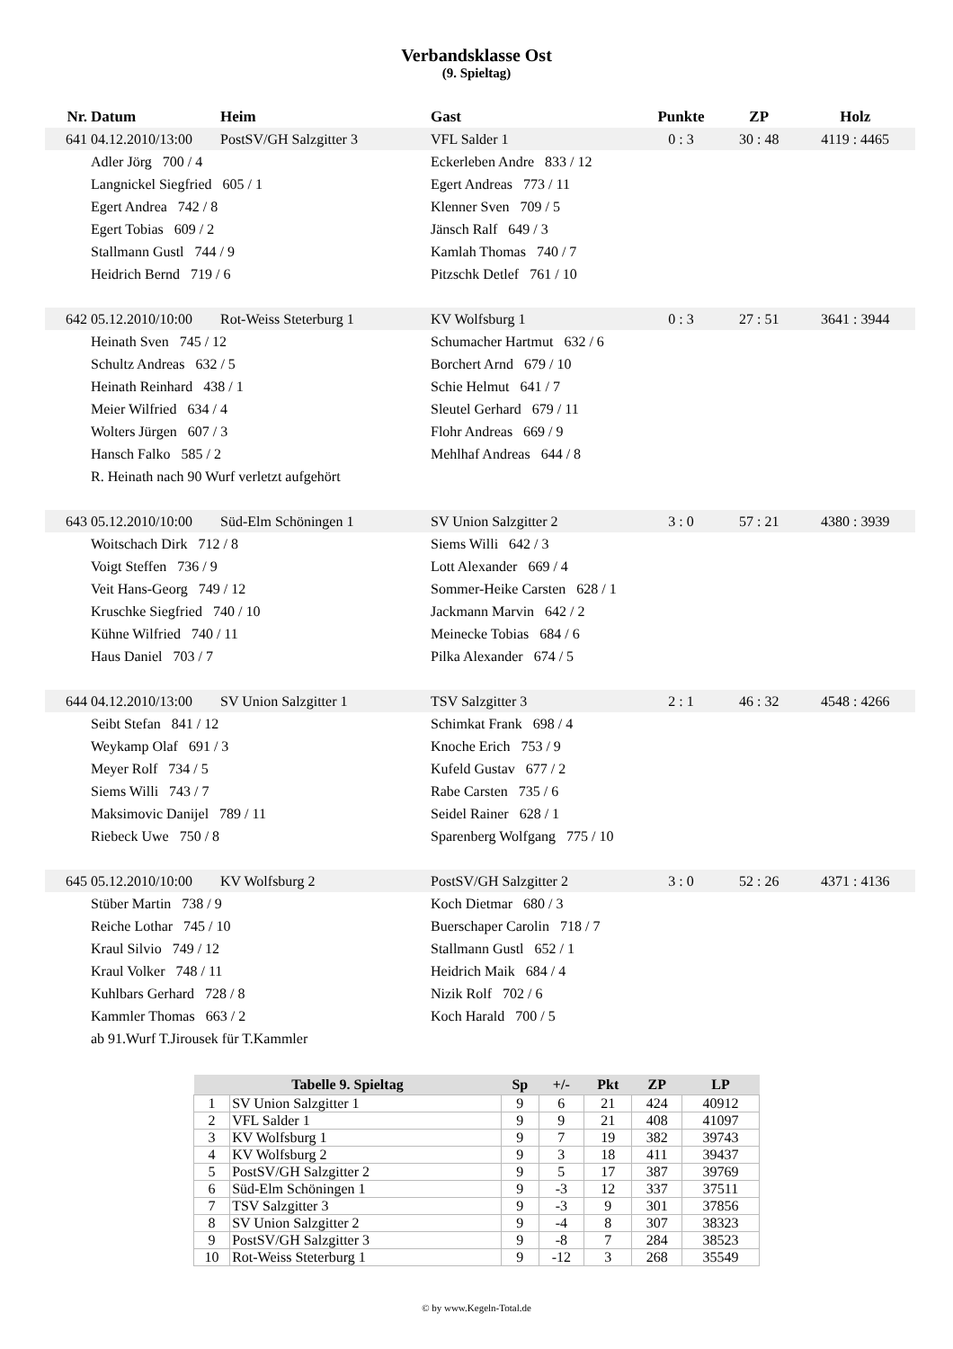Verbandsklasse Ost
(9. Spieltag)
| Nr. | Datum | Heim | Gast | Punkte | ZP | Holz |
| --- | --- | --- | --- | --- | --- | --- |
| 641 | 04.12.2010/13:00 | PostSV/GH Salzgitter 3 | VFL Salder 1 | 0 : 3 | 30 : 48 | 4119 : 4465 |
| | Adler Jörg 700 / 4 | | Eckerleben Andre 833 / 12 | | | |
| | Langnickel Siegfried 605 / 1 | | Egert Andreas 773 / 11 | | | |
| | Egert Andrea 742 / 8 | | Klenner Sven 709 / 5 | | | |
| | Egert Tobias 609 / 2 | | Jänsch Ralf 649 / 3 | | | |
| | Stallmann Gustl 744 / 9 | | Kamlah Thomas 740 / 7 | | | |
| | Heidrich Bernd 719 / 6 | | Pitzschk Detlef 761 / 10 | | | |
| 642 | 05.12.2010/10:00 | Rot-Weiss Steterburg 1 | KV Wolfsburg 1 | 0 : 3 | 27 : 51 | 3641 : 3944 |
| | Heinath Sven 745 / 12 | | Schumacher Hartmut 632 / 6 | | | |
| | Schultz Andreas 632 / 5 | | Borchert Arnd 679 / 10 | | | |
| | Heinath Reinhard 438 / 1 | | Schie Helmut 641 / 7 | | | |
| | Meier Wilfried 634 / 4 | | Sleutel Gerhard 679 / 11 | | | |
| | Wolters Jürgen 607 / 3 | | Flohr Andreas 669 / 9 | | | |
| | Hansch Falko 585 / 2 | | Mehlhaf Andreas 644 / 8 | | | |
| | R. Heinath nach 90 Wurf verletzt aufgehört | | | | | |
| 643 | 05.12.2010/10:00 | Süd-Elm Schöningen 1 | SV Union Salzgitter 2 | 3 : 0 | 57 : 21 | 4380 : 3939 |
| | Woitschach Dirk 712 / 8 | | Siems Willi 642 / 3 | | | |
| | Voigt Steffen 736 / 9 | | Lott Alexander 669 / 4 | | | |
| | Veit Hans-Georg 749 / 12 | | Sommer-Heike Carsten 628 / 1 | | | |
| | Kruschke Siegfried 740 / 10 | | Jackmann Marvin 642 / 2 | | | |
| | Kühne Wilfried 740 / 11 | | Meinecke Tobias 684 / 6 | | | |
| | Haus Daniel 703 / 7 | | Pilka Alexander 674 / 5 | | | |
| 644 | 04.12.2010/13:00 | SV Union Salzgitter 1 | TSV Salzgitter 3 | 2 : 1 | 46 : 32 | 4548 : 4266 |
| | Seibt Stefan 841 / 12 | | Schimkat Frank 698 / 4 | | | |
| | Weykamp Olaf 691 / 3 | | Knoche Erich 753 / 9 | | | |
| | Meyer Rolf 734 / 5 | | Kufeld Gustav 677 / 2 | | | |
| | Siems Willi 743 / 7 | | Rabe Carsten 735 / 6 | | | |
| | Maksimovic Danijel 789 / 11 | | Seidel Rainer 628 / 1 | | | |
| | Riebeck Uwe 750 / 8 | | Sparenberg Wolfgang 775 / 10 | | | |
| 645 | 05.12.2010/10:00 | KV Wolfsburg 2 | PostSV/GH Salzgitter 2 | 3 : 0 | 52 : 26 | 4371 : 4136 |
| | Stüber Martin 738 / 9 | | Koch Dietmar 680 / 3 | | | |
| | Reiche Lothar 745 / 10 | | Buerschaper Carolin 718 / 7 | | | |
| | Kraul Silvio 749 / 12 | | Stallmann Gustl 652 / 1 | | | |
| | Kraul Volker 748 / 11 | | Heidrich Maik 684 / 4 | | | |
| | Kuhlbars Gerhard 728 / 8 | | Nizik Rolf 702 / 6 | | | |
| | Kammler Thomas 663 / 2 | | Koch Harald 700 / 5 | | | |
| | ab 91.Wurf T.Jirousek für T.Kammler | | | | | |
| Tabelle 9. Spieltag | | Sp | +/- | Pkt | ZP | LP |
| --- | --- | --- | --- | --- | --- | --- |
| 1 | SV Union Salzgitter 1 | 9 | 6 | 21 | 424 | 40912 |
| 2 | VFL Salder 1 | 9 | 9 | 21 | 408 | 41097 |
| 3 | KV Wolfsburg 1 | 9 | 7 | 19 | 382 | 39743 |
| 4 | KV Wolfsburg 2 | 9 | 3 | 18 | 411 | 39437 |
| 5 | PostSV/GH Salzgitter 2 | 9 | 5 | 17 | 387 | 39769 |
| 6 | Süd-Elm Schöningen 1 | 9 | -3 | 12 | 337 | 37511 |
| 7 | TSV Salzgitter 3 | 9 | -3 | 9 | 301 | 37856 |
| 8 | SV Union Salzgitter 2 | 9 | -4 | 8 | 307 | 38323 |
| 9 | PostSV/GH Salzgitter 3 | 9 | -8 | 7 | 284 | 38523 |
| 10 | Rot-Weiss Steterburg 1 | 9 | -12 | 3 | 268 | 35549 |
© by www.Kegeln-Total.de